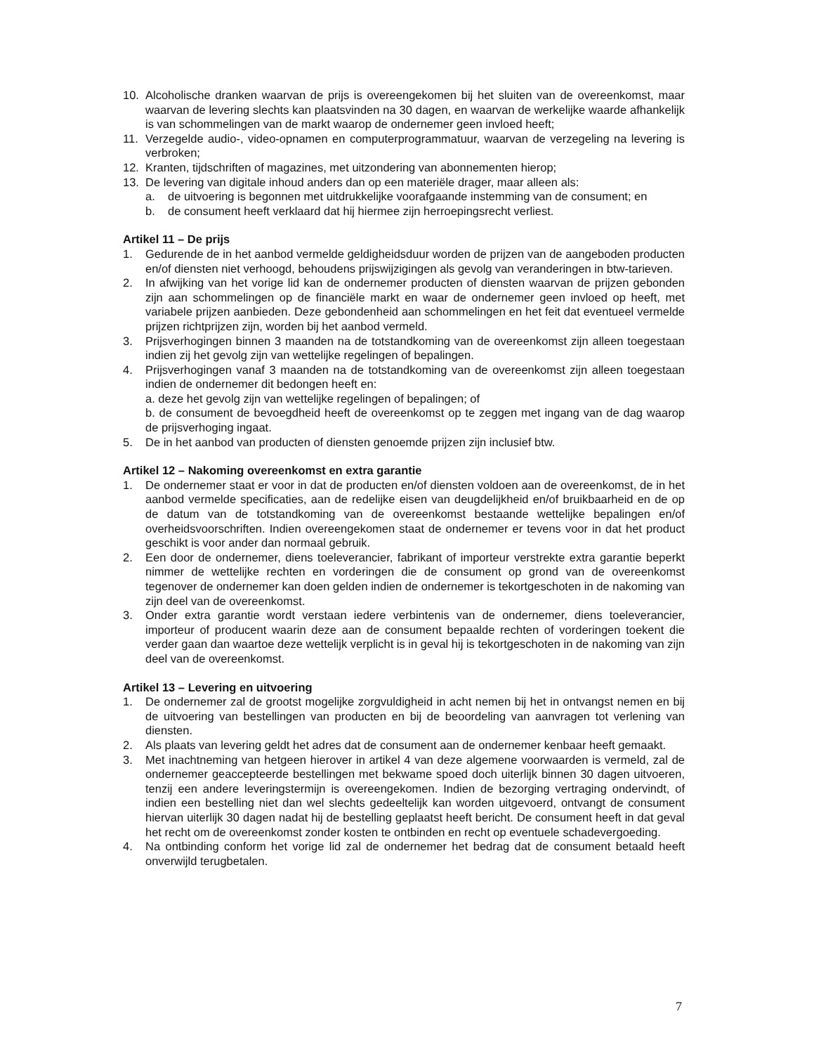10. Alcoholische dranken waarvan de prijs is overeengekomen bij het sluiten van de overeenkomst, maar waarvan de levering slechts kan plaatsvinden na 30 dagen, en waarvan de werkelijke waarde afhankelijk is van schommelingen van de markt waarop de ondernemer geen invloed heeft;
11. Verzegelde audio-, video-opnamen en computerprogrammatuur, waarvan de verzegeling na levering is verbroken;
12. Kranten, tijdschriften of magazines, met uitzondering van abonnementen hierop;
13. De levering van digitale inhoud anders dan op een materiële drager, maar alleen als:
a. de uitvoering is begonnen met uitdrukkelijke voorafgaande instemming van de consument; en
b. de consument heeft verklaard dat hij hiermee zijn herroepingsrecht verliest.
Artikel 11 – De prijs
1. Gedurende de in het aanbod vermelde geldigheidsduur worden de prijzen van de aangeboden producten en/of diensten niet verhoogd, behoudens prijswijzigingen als gevolg van veranderingen in btw-tarieven.
2. In afwijking van het vorige lid kan de ondernemer producten of diensten waarvan de prijzen gebonden zijn aan schommelingen op de financiële markt en waar de ondernemer geen invloed op heeft, met variabele prijzen aanbieden. Deze gebondenheid aan schommelingen en het feit dat eventueel vermelde prijzen richtprijzen zijn, worden bij het aanbod vermeld.
3. Prijsverhogingen binnen 3 maanden na de totstandkoming van de overeenkomst zijn alleen toegestaan indien zij het gevolg zijn van wettelijke regelingen of bepalingen.
4. Prijsverhogingen vanaf 3 maanden na de totstandkoming van de overeenkomst zijn alleen toegestaan indien de ondernemer dit bedongen heeft en:
a. deze het gevolg zijn van wettelijke regelingen of bepalingen; of
b. de consument de bevoegdheid heeft de overeenkomst op te zeggen met ingang van de dag waarop de prijsverhoging ingaat.
5. De in het aanbod van producten of diensten genoemde prijzen zijn inclusief btw.
Artikel 12 – Nakoming overeenkomst en extra garantie
1. De ondernemer staat er voor in dat de producten en/of diensten voldoen aan de overeenkomst, de in het aanbod vermelde specificaties, aan de redelijke eisen van deugdelijkheid en/of bruikbaarheid en de op de datum van de totstandkoming van de overeenkomst bestaande wettelijke bepalingen en/of overheidsvoorschriften. Indien overeengekomen staat de ondernemer er tevens voor in dat het product geschikt is voor ander dan normaal gebruik.
2. Een door de ondernemer, diens toeleverancier, fabrikant of importeur verstrekte extra garantie beperkt nimmer de wettelijke rechten en vorderingen die de consument op grond van de overeenkomst tegenover de ondernemer kan doen gelden indien de ondernemer is tekortgeschoten in de nakoming van zijn deel van de overeenkomst.
3. Onder extra garantie wordt verstaan iedere verbintenis van de ondernemer, diens toeleverancier, importeur of producent waarin deze aan de consument bepaalde rechten of vorderingen toekent die verder gaan dan waartoe deze wettelijk verplicht is in geval hij is tekortgeschoten in de nakoming van zijn deel van de overeenkomst.
Artikel 13 – Levering en uitvoering
1. De ondernemer zal de grootst mogelijke zorgvuldigheid in acht nemen bij het in ontvangst nemen en bij de uitvoering van bestellingen van producten en bij de beoordeling van aanvragen tot verlening van diensten.
2. Als plaats van levering geldt het adres dat de consument aan de ondernemer kenbaar heeft gemaakt.
3. Met inachtneming van hetgeen hierover in artikel 4 van deze algemene voorwaarden is vermeld, zal de ondernemer geaccepteerde bestellingen met bekwame spoed doch uiterlijk binnen 30 dagen uitvoeren, tenzij een andere leveringstermijn is overeengekomen. Indien de bezorging vertraging ondervindt, of indien een bestelling niet dan wel slechts gedeeltelijk kan worden uitgevoerd, ontvangt de consument hiervan uiterlijk 30 dagen nadat hij de bestelling geplaatst heeft bericht. De consument heeft in dat geval het recht om de overeenkomst zonder kosten te ontbinden en recht op eventuele schadevergoeding.
4. Na ontbinding conform het vorige lid zal de ondernemer het bedrag dat de consument betaald heeft onverwijld terugbetalen.
7